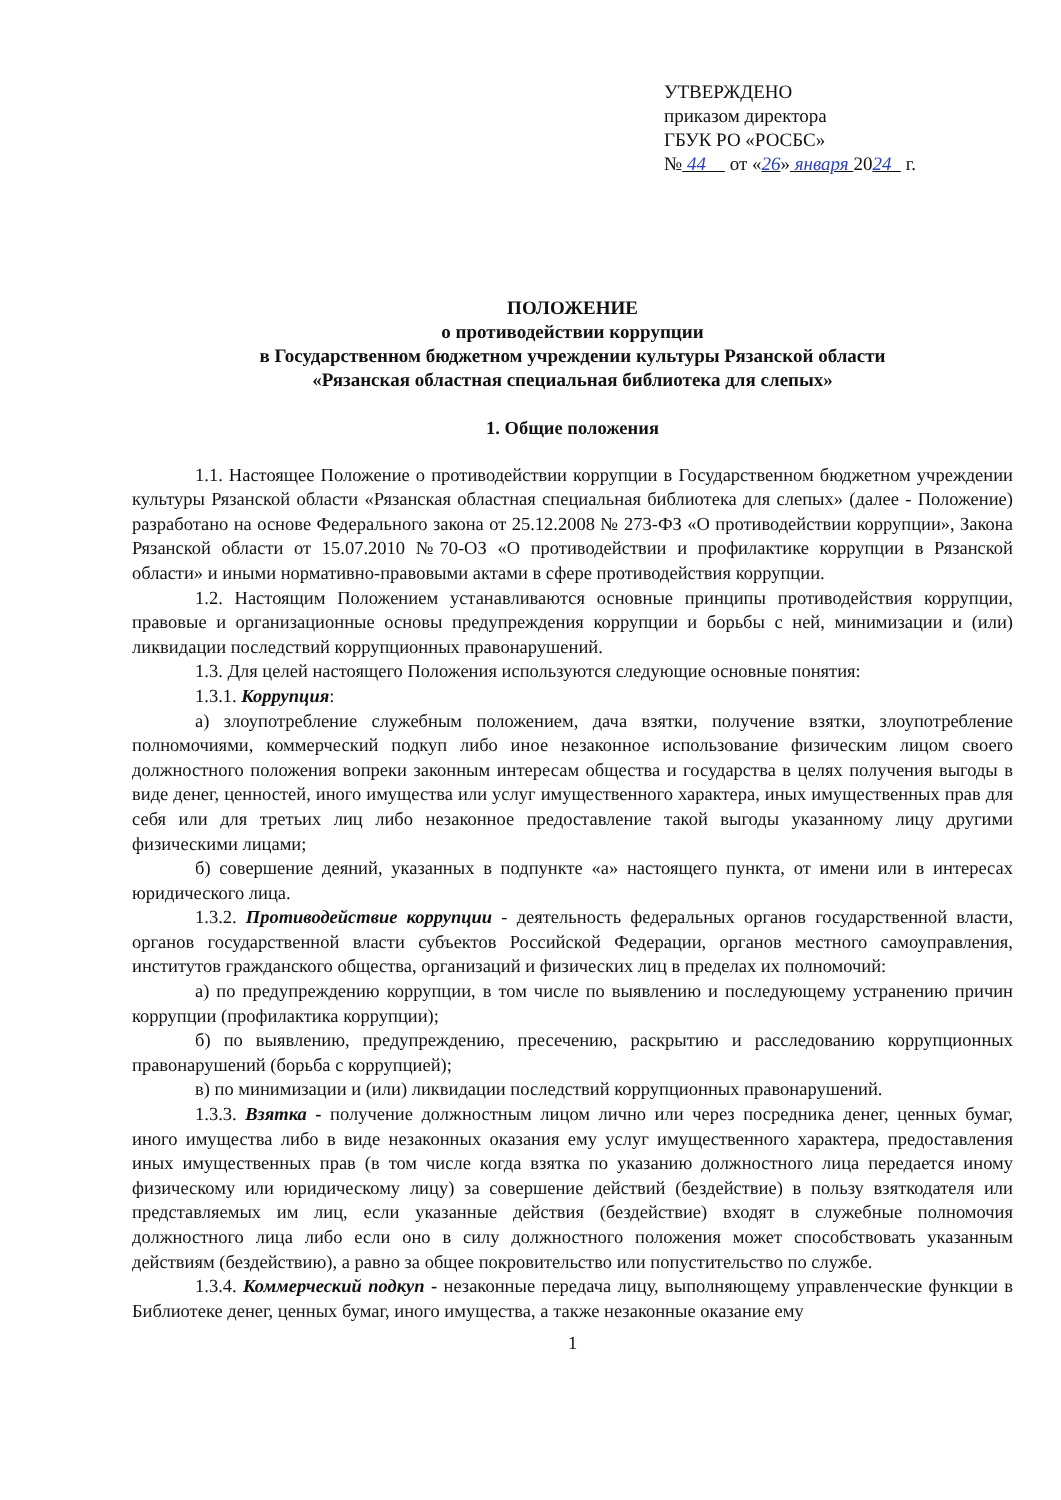УТВЕРЖДЕНО
приказом директора
ГБУК РО «РОСБС»
№ 44 от «26» января 2024 г.
ПОЛОЖЕНИЕ
о противодействии коррупции
в Государственном бюджетном учреждении культуры Рязанской области
«Рязанская областная специальная библиотека для слепых»
1. Общие положения
1.1. Настоящее Положение о противодействии коррупции в Государственном бюджетном учреждении культуры Рязанской области «Рязанская областная специальная библиотека для слепых» (далее - Положение) разработано на основе Федерального закона от 25.12.2008 № 273-ФЗ «О противодействии коррупции», Закона Рязанской области от 15.07.2010 №70-ОЗ «О противодействии и профилактике коррупции в Рязанской области» и иными нормативно-правовыми актами в сфере противодействия коррупции.
1.2. Настоящим Положением устанавливаются основные принципы противодействия коррупции, правовые и организационные основы предупреждения коррупции и борьбы с ней, минимизации и (или) ликвидации последствий коррупционных правонарушений.
1.3. Для целей настоящего Положения используются следующие основные понятия:
1.3.1. Коррупция:
а) злоупотребление служебным положением, дача взятки, получение взятки, злоупотребление полномочиями, коммерческий подкуп либо иное незаконное использование физическим лицом своего должностного положения вопреки законным интересам общества и государства в целях получения выгоды в виде денег, ценностей, иного имущества или услуг имущественного характера, иных имущественных прав для себя или для третьих лиц либо незаконное предоставление такой выгоды указанному лицу другими физическими лицами;
б) совершение деяний, указанных в подпункте «а» настоящего пункта, от имени или в интересах юридического лица.
1.3.2. Противодействие коррупции - деятельность федеральных органов государственной власти, органов государственной власти субъектов Российской Федерации, органов местного самоуправления, институтов гражданского общества, организаций и физических лиц в пределах их полномочий:
а) по предупреждению коррупции, в том числе по выявлению и последующему устранению причин коррупции (профилактика коррупции);
б) по выявлению, предупреждению, пресечению, раскрытию и расследованию коррупционных правонарушений (борьба с коррупцией);
в) по минимизации и (или) ликвидации последствий коррупционных правонарушений.
1.3.3. Взятка - получение должностным лицом лично или через посредника денег, ценных бумаг, иного имущества либо в виде незаконных оказания ему услуг имущественного характера, предоставления иных имущественных прав (в том числе когда взятка по указанию должностного лица передается иному физическому или юридическому лицу) за совершение действий (бездействие) в пользу взяткодателя или представляемых им лиц, если указанные действия (бездействие) входят в служебные полномочия должностного лица либо если оно в силу должностного положения может способствовать указанным действиям (бездействию), а равно за общее покровительство или попустительство по службе.
1.3.4. Коммерческий подкуп - незаконные передача лицу, выполняющему управленческие функции в Библиотеке денег, ценных бумаг, иного имущества, а также незаконные оказание ему
1